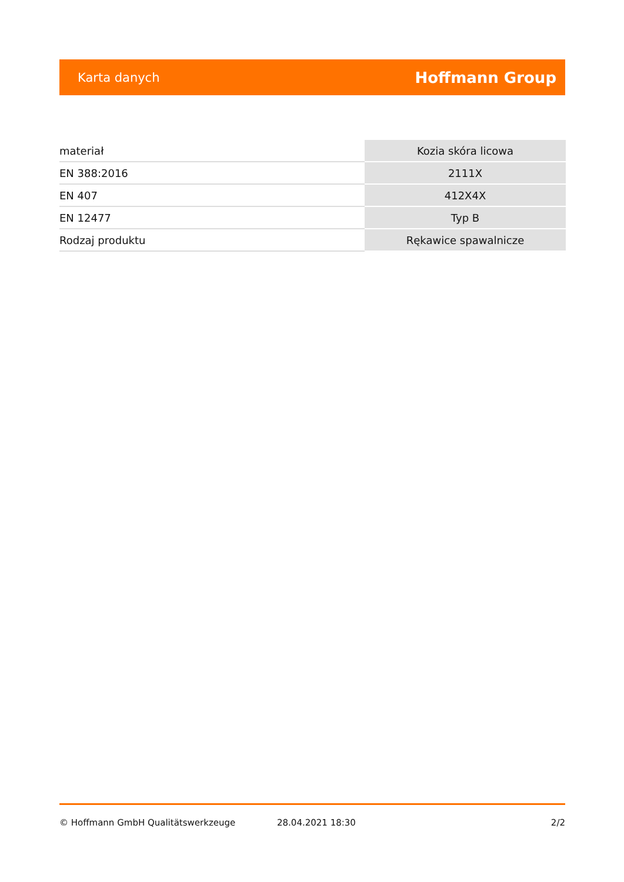Karta danych Hoffmann Group
| materiał | Kozia skóra licowa |
| EN 388:2016 | 2111X |
| EN 407 | 412X4X |
| EN 12477 | Typ B |
| Rodzaj produktu | Rękawice spawalnicze |
© Hoffmann GmbH Qualitätswerkzeuge 28.04.2021 18:30 2/2